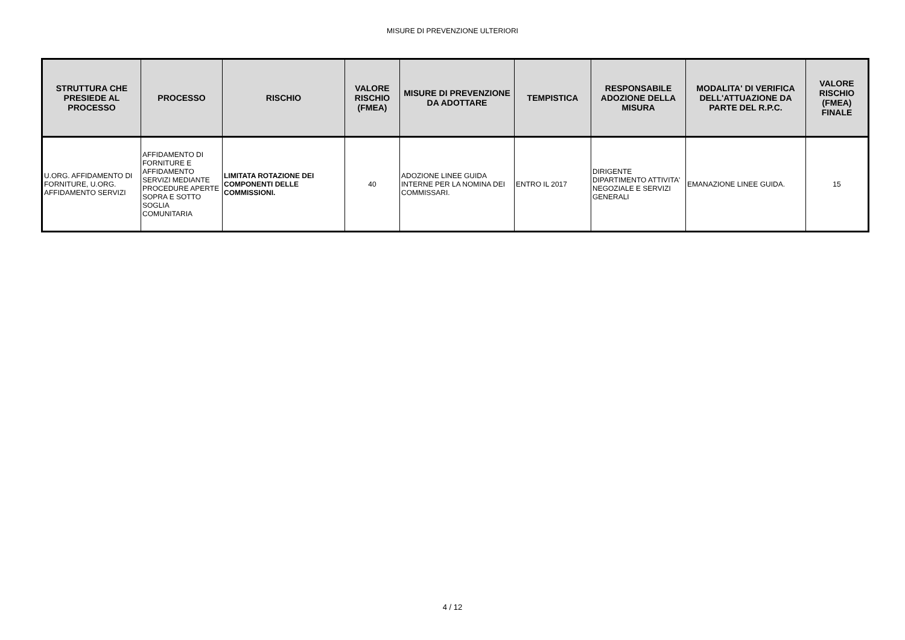MISURE DI PREVENZIONE ULTERIORI
| STRUTTURA CHE PRESIEDE AL PROCESSO | PROCESSO | RISCHIO | VALORE RISCHIO (FMEA) | MISURE DI PREVENZIONE DA ADOTTARE | TEMPISTICA | RESPONSABILE ADOZIONE DELLA MISURA | MODALITA' DI VERIFICA DELL'ATTUAZIONE DA PARTE DEL R.P.C. | VALORE RISCHIO (FMEA) FINALE |
| --- | --- | --- | --- | --- | --- | --- | --- | --- |
| U.ORG. AFFIDAMENTO DI FORNITURE, U.ORG. AFFIDAMENTO SERVIZI | AFFIDAMENTO DI FORNITURE E AFFIDAMENTO SERVIZI MEDIANTE PROCEDURE APERTE SOPRA E SOTTO SOGLIA COMUNITARIA | LIMITATA ROTAZIONE DEI COMPONENTI DELLE COMMISSIONI. | 40 | ADOZIONE LINEE GUIDA INTERNE PER LA NOMINA DEI COMMISSARI. | ENTRO IL 2017 | DIRIGENTE DIPARTIMENTO ATTIVITA' NEGOZIALE E SERVIZI GENERALI | EMANAZIONE LINEE GUIDA. | 15 |
4 / 12